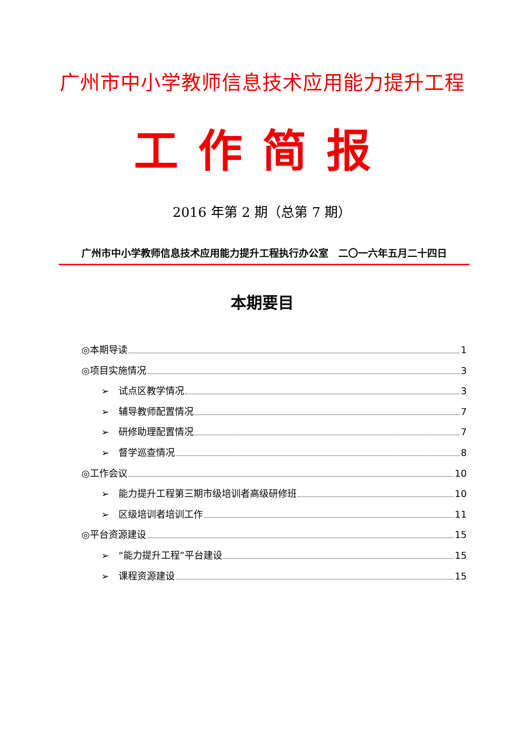广州市中小学教师信息技术应用能力提升工程
工作简报
2016 年第 2 期（总第 7 期）
广州市中小学教师信息技术应用能力提升工程执行办公室　二〇一六年五月二十四日
本期要目
◎本期导读 1
◎项目实施情况 3
➢　试点区教学情况 3
➢　辅导教师配置情况 7
➢　研修助理配置情况 7
➢　督学巡查情况 8
◎工作会议 10
➢　能力提升工程第三期市级培训者高级研修班 10
➢　区级培训者培训工作 11
◎平台资源建设 15
➢　“能力提升工程”平台建设 15
➢　课程资源建设 15